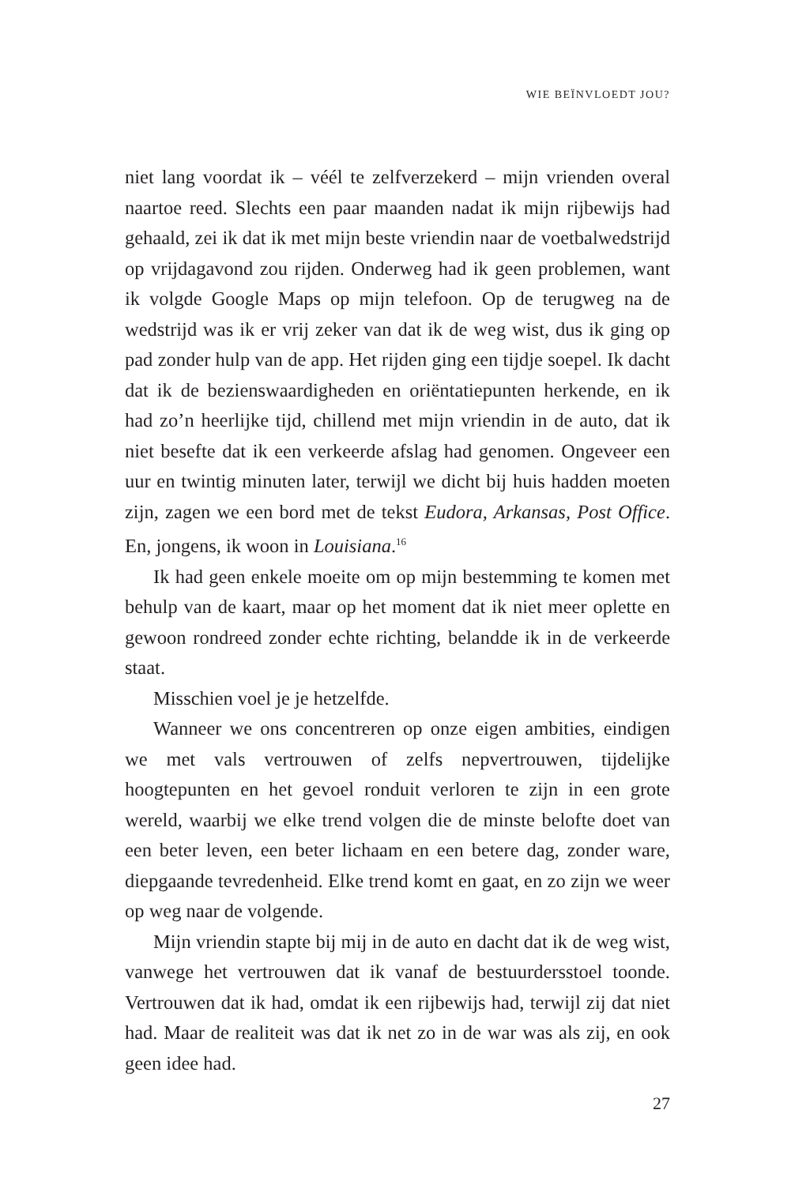WIE BEÏNVLOEDT JOU?
niet lang voordat ik – véél te zelfverzekerd – mijn vrienden overal naartoe reed. Slechts een paar maanden nadat ik mijn rijbewijs had gehaald, zei ik dat ik met mijn beste vriendin naar de voetbalwedstrijd op vrijdagavond zou rijden. Onderweg had ik geen problemen, want ik volgde Google Maps op mijn telefoon. Op de terugweg na de wedstrijd was ik er vrij zeker van dat ik de weg wist, dus ik ging op pad zonder hulp van de app. Het rijden ging een tijdje soepel. Ik dacht dat ik de bezienswaardigheden en oriëntatiepunten herkende, en ik had zo’n heerlijke tijd, chillend met mijn vriendin in de auto, dat ik niet besefte dat ik een verkeerde afslag had genomen. Ongeveer een uur en twintig minuten later, terwijl we dicht bij huis hadden moeten zijn, zagen we een bord met de tekst Eudora, Arkansas, Post Office. En, jongens, ik woon in Louisiana.<sup>16</sup>
Ik had geen enkele moeite om op mijn bestemming te komen met behulp van de kaart, maar op het moment dat ik niet meer oplette en gewoon rondreed zonder echte richting, belandde ik in de verkeerde staat.
Misschien voel je je hetzelfde.
Wanneer we ons concentreren op onze eigen ambities, eindigen we met vals vertrouwen of zelfs nepvertrouwen, tijdelijke hoogtepunten en het gevoel ronduit verloren te zijn in een grote wereld, waarbij we elke trend volgen die de minste belofte doet van een beter leven, een beter lichaam en een betere dag, zonder ware, diepgaande tevredenheid. Elke trend komt en gaat, en zo zijn we weer op weg naar de volgende.
Mijn vriendin stapte bij mij in de auto en dacht dat ik de weg wist, vanwege het vertrouwen dat ik vanaf de bestuurdersstoel toonde. Vertrouwen dat ik had, omdat ik een rijbewijs had, terwijl zij dat niet had. Maar de realiteit was dat ik net zo in de war was als zij, en ook geen idee had.
27